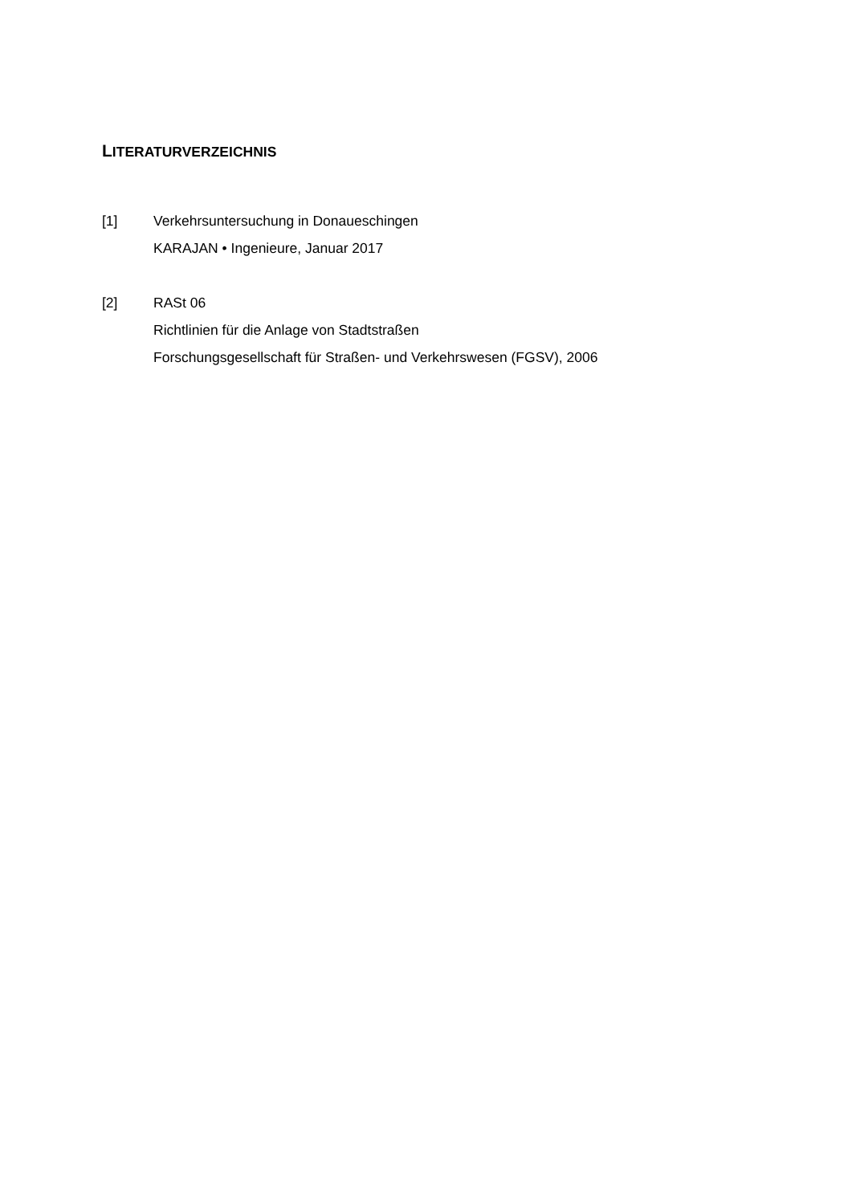LITERATURVERZEICHNIS
[1] Verkehrsuntersuchung in Donaueschingen
KARAJAN • Ingenieure, Januar 2017
[2] RASt 06
Richtlinien für die Anlage von Stadtstraßen
Forschungsgesellschaft für Straßen- und Verkehrswesen (FGSV), 2006